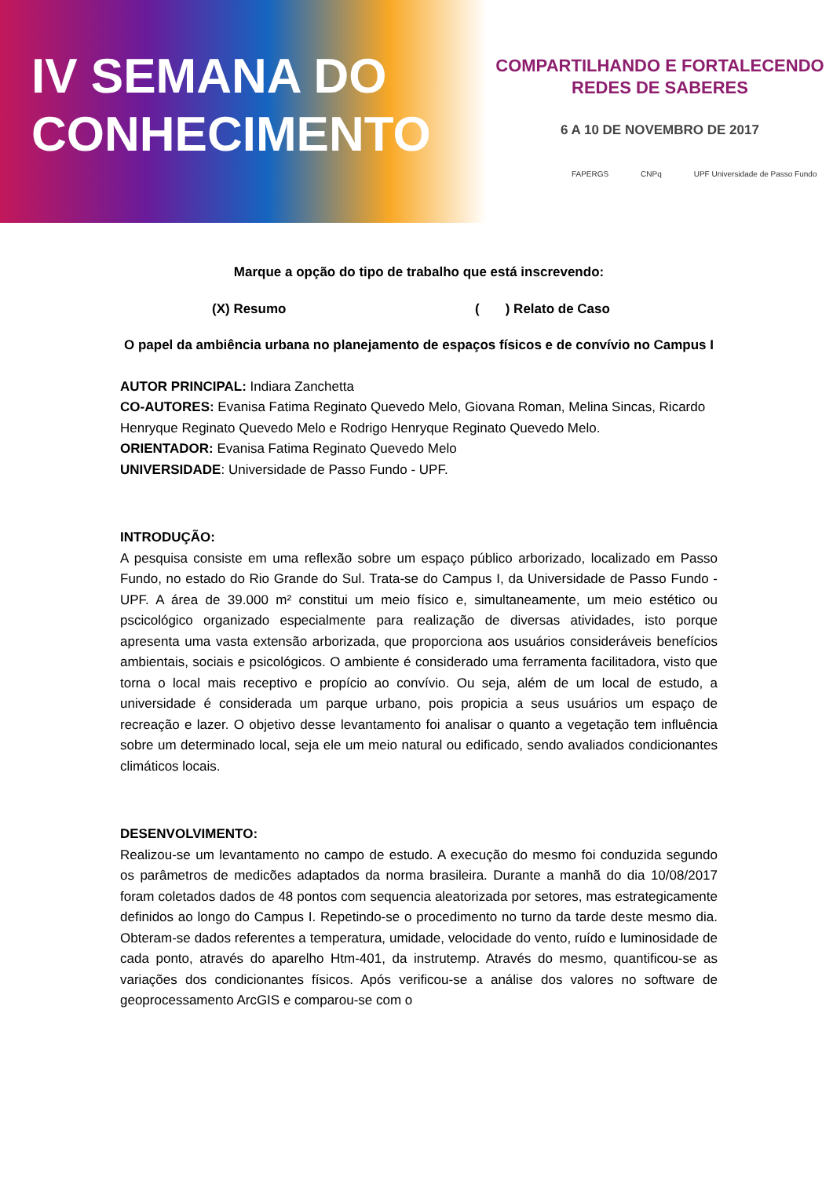IV SEMANA DO
CONHECIMENTO
COMPARTILHANDO E FORTALECENDO
REDES DE SABERES
6 A 10 DE NOVEMBRO DE 2017
FAPERGS CNPq UPF Universidade de Passo Fundo
Marque a opção do tipo de trabalho que está inscrevendo:
(X) Resumo ( ) Relato de Caso
O papel da ambiência urbana no planejamento de espaços físicos e de convívio no Campus I
AUTOR PRINCIPAL: Indiara Zanchetta
CO-AUTORES: Evanisa Fatima Reginato Quevedo Melo, Giovana Roman, Melina Sincas, Ricardo Henryque Reginato Quevedo Melo e Rodrigo Henryque Reginato Quevedo Melo.
ORIENTADOR: Evanisa Fatima Reginato Quevedo Melo
UNIVERSIDADE: Universidade de Passo Fundo - UPF.
INTRODUÇÃO:
A pesquisa consiste em uma reflexão sobre um espaço público arborizado, localizado em Passo Fundo, no estado do Rio Grande do Sul. Trata-se do Campus I, da Universidade de Passo Fundo - UPF. A área de 39.000 m² constitui um meio físico e, simultaneamente, um meio estético ou pscicológico organizado especialmente para realização de diversas atividades, isto porque apresenta uma vasta extensão arborizada, que proporciona aos usuários consideráveis benefícios ambientais, sociais e psicológicos. O ambiente é considerado uma ferramenta facilitadora, visto que torna o local mais receptivo e propício ao convívio. Ou seja, além de um local de estudo, a universidade é considerada um parque urbano, pois propicia a seus usuários um espaço de recreação e lazer. O objetivo desse levantamento foi analisar o quanto a vegetação tem influência sobre um determinado local, seja ele um meio natural ou edificado, sendo avaliados condicionantes climáticos locais.
DESENVOLVIMENTO:
Realizou-se um levantamento no campo de estudo. A execução do mesmo foi conduzida segundo os parâmetros de medicões adaptados da norma brasileira. Durante a manhã do dia 10/08/2017 foram coletados dados de 48 pontos com sequencia aleatorizada por setores, mas estrategicamente definidos ao longo do Campus I. Repetindo-se o procedimento no turno da tarde deste mesmo dia. Obteram-se dados referentes a temperatura, umidade, velocidade do vento, ruído e luminosidade de cada ponto, através do aparelho Htm-401, da instrutemp. Através do mesmo, quantificou-se as variações dos condicionantes físicos. Após verificou-se a análise dos valores no software de geoprocessamento ArcGIS e comparou-se com o